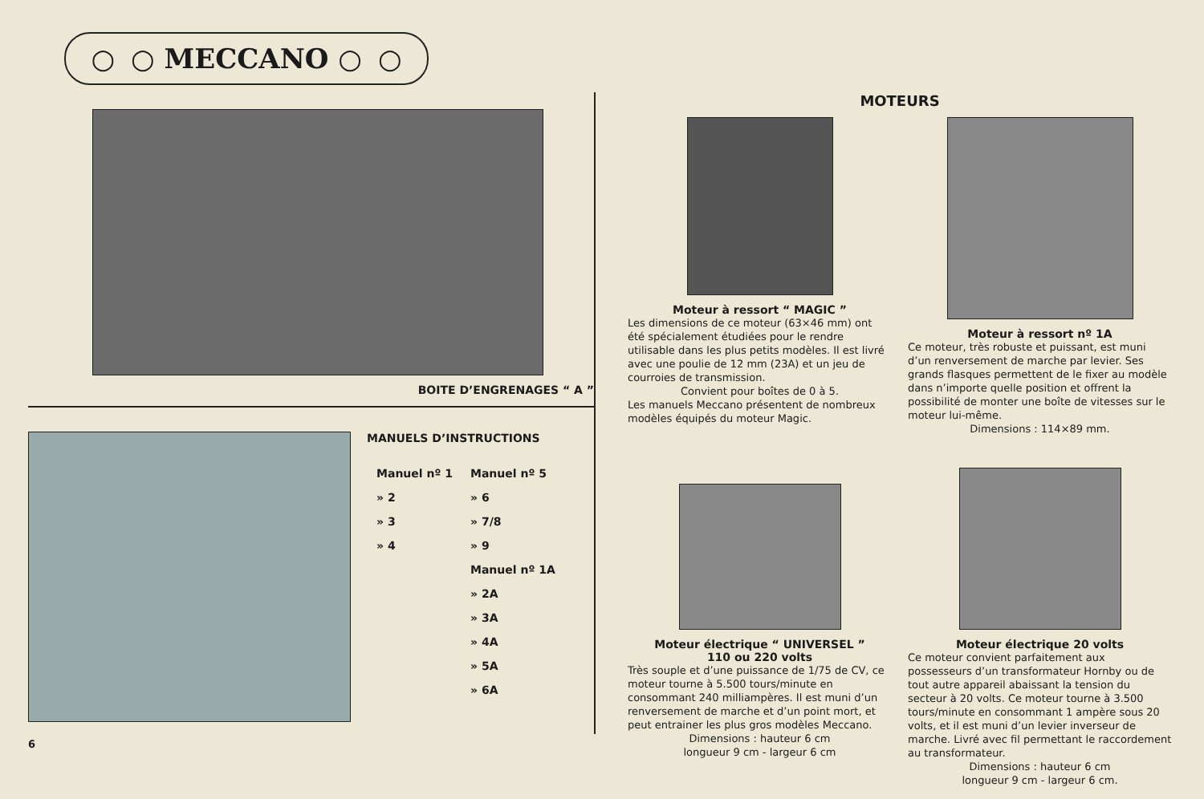○ ○ MECCANO ○ ○
BOITE D’ENGRENAGES “ A ”
MANUELS D’INSTRUCTIONS
| Manuel nº 1 | Manuel nº 5 |
| » 2 | » 6 |
| » 3 | » 7/8 |
| » 4 | » 9 |
| | Manuel nº 1A |
| | » 2A |
| | » 3A |
| | » 4A |
| | » 5A |
| | » 6A |
6
MOTEURS
Moteur à ressort “ MAGIC ”
Les dimensions de ce moteur (63×46 mm) ont été spécialement étudiées pour le rendre utilisable dans les plus petits modèles. Il est livré avec une poulie de 12 mm (23A) et un jeu de courroies de transmission.
Convient pour boîtes de 0 à 5.
Les manuels Meccano présentent de nombreux modèles équipés du moteur Magic.
Moteur à ressort nº 1A
Ce moteur, très robuste et puissant, est muni d’un renversement de marche par levier. Ses grands flasques permettent de le fixer au modèle dans n’importe quelle position et offrent la possibilité de monter une boîte de vitesses sur le moteur lui-même.
Dimensions : 114×89 mm.
Moteur électrique “ UNIVERSEL ”
110 ou 220 volts
Très souple et d’une puissance de 1/75 de CV, ce moteur tourne à 5.500 tours/minute en consommant 240 milliampères. Il est muni d’un renversement de marche et d’un point mort, et peut entrainer les plus gros modèles Meccano.
Dimensions : hauteur 6 cm
longueur 9 cm - largeur 6 cm
Moteur électrique 20 volts
Ce moteur convient parfaitement aux possesseurs d’un transformateur Hornby ou de tout autre appareil abaissant la tension du secteur à 20 volts. Ce moteur tourne à 3.500 tours/minute en consommant 1 ampère sous 20 volts, et il est muni d’un levier inverseur de marche. Livré avec fil permettant le raccordement au transformateur.
Dimensions : hauteur 6 cm
longueur 9 cm - largeur 6 cm.